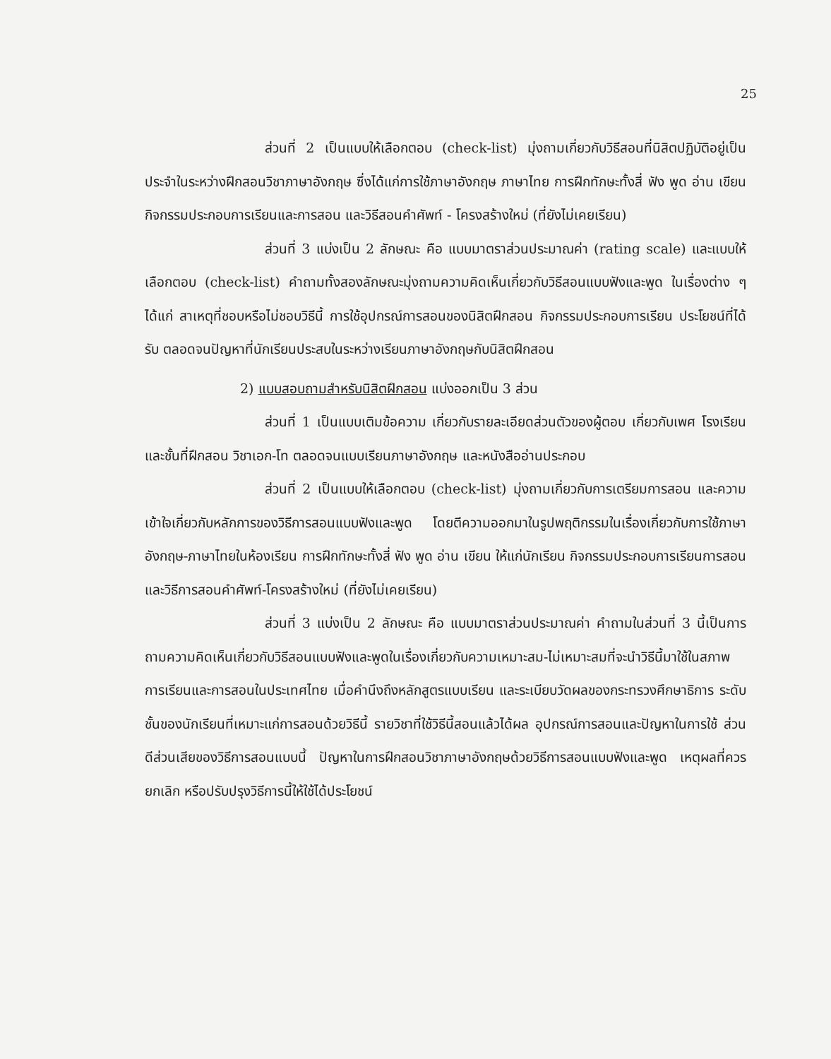25
ส่วนที่ 2 เป็นแบบให้เลือกตอบ (check-list) มุ่งถามเกี่ยวกับวิธีสอนที่นิสิตปฏิบัติอยู่เป็นประจำในระหว่างฝึกสอนวิชาภาษาอังกฤษ ซึ่งได้แก่การใช้ภาษาอังกฤษ ภาษาไทย การฝึกทักษะทั้งสี่ ฟัง พูด อ่าน เขียน กิจกรรมประกอบการเรียนและการสอน และวิธีสอนคำศัพท์ - โครงสร้างใหม่ (ที่ยังไม่เคยเรียน)
ส่วนที่ 3 แบ่งเป็น 2 ลักษณะ คือ แบบมาตราส่วนประมาณค่า (rating scale) และแบบให้เลือกตอบ (check-list) คำถามทั้งสองลักษณะมุ่งถามความคิดเห็นเกี่ยวกับวิธีสอนแบบฟังและพูด ในเรื่องต่าง ๆ ได้แก่ สาเหตุที่ชอบหรือไม่ชอบวิธีนี้ การใช้อุปกรณ์การสอนของนิสิตฝึกสอน กิจกรรมประกอบการเรียน ประโยชน์ที่ได้รับ ตลอดจนปัญหาที่นักเรียนประสบในระหว่างเรียนภาษาอังกฤษกับนิสิตฝึกสอน
2) แบบสอบถามสำหรับนิสิตฝึกสอน แบ่งออกเป็น 3 ส่วน
ส่วนที่ 1 เป็นแบบเติมข้อความ เกี่ยวกับรายละเอียดส่วนตัวของผู้ตอบ เกี่ยวกับเพศ โรงเรียน และชั้นที่ฝึกสอน วิชาเอก-โท ตลอดจนแบบเรียนภาษาอังกฤษ และหนังสืออ่านประกอบ
ส่วนที่ 2 เป็นแบบให้เลือกตอบ (check-list) มุ่งถามเกี่ยวกับการเตรียมการสอน และความเข้าใจเกี่ยวกับหลักการของวิธีการสอนแบบฟังและพูด โดยตีความออกมาในรูปพฤติกรรมในเรื่องเกี่ยวกับการใช้ภาษาอังกฤษ-ภาษาไทยในห้องเรียน การฝึกทักษะทั้งสี่ ฟัง พูด อ่าน เขียน ให้แก่นักเรียน กิจกรรมประกอบการเรียนการสอน และวิธีการสอนคำศัพท์-โครงสร้างใหม่ (ที่ยังไม่เคยเรียน)
ส่วนที่ 3 แบ่งเป็น 2 ลักษณะ คือ แบบมาตราส่วนประมาณค่า คำถามในส่วนที่ 3 นี้เป็นการถามความคิดเห็นเกี่ยวกับวิธีสอนแบบฟังและพูดในเรื่องเกี่ยวกับความเหมาะสม-ไม่เหมาะสมที่จะนำวิธีนี้มาใช้ในสภาพการเรียนและการสอนในประเทศไทย เมื่อคำนึงถึงหลักสูตรแบบเรียน และระเบียบวัดผลของกระทรวงศึกษาธิการ ระดับชั้นของนักเรียนที่เหมาะแก่การสอนด้วยวิธีนี้ รายวิชาที่ใช้วิธีนี้สอนแล้วได้ผล อุปกรณ์การสอนและปัญหาในการใช้ ส่วนดีส่วนเสียของวิธีการสอนแบบนี้ ปัญหาในการฝึกสอนวิชาภาษาอังกฤษด้วยวิธีการสอนแบบฟังและพูด เหตุผลที่ควรยกเลิก หรือปรับปรุงวิธีการนี้ให้ใช้ได้ประโยชน์